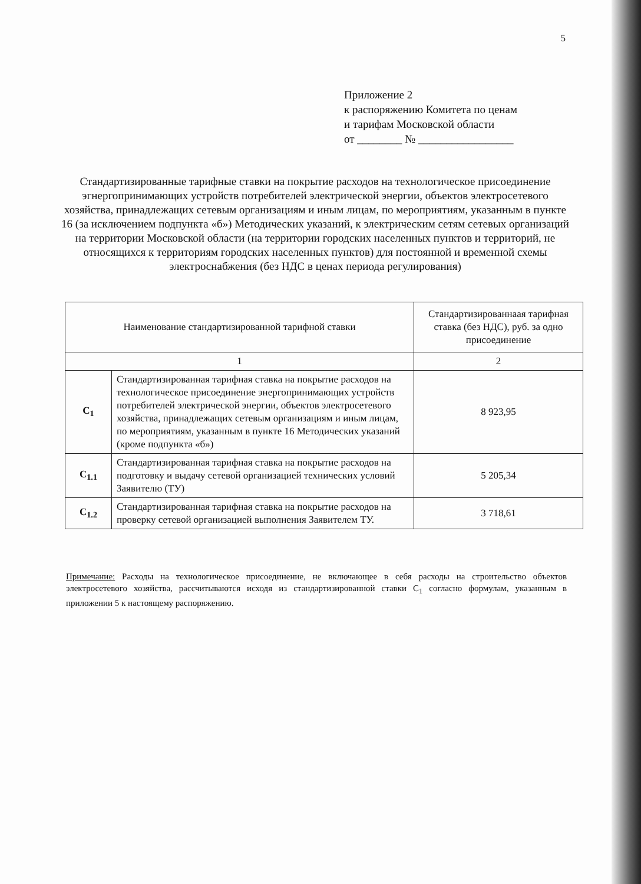5
Приложение 2
к распоряжению Комитета по ценам
и тарифам Московской области
от ________ № _________________
Стандартизированные тарифные ставки на покрытие расходов на технологическое присоединение эгнергопринимающих устройств потребителей электрической энергии, объектов электросетевого хозяйства, принадлежащих сетевым организациям и иным лицам, по мероприятиям, указанным в пункте 16 (за исключением подпункта «б») Методических указаний, к электрическим сетям сетевых организаций на территории Московской области (на территории городских населенных пунктов и территорий, не относящихся к территориям городских населенных пунктов) для постоянной и временной схемы электроснабжения (без НДС в ценах периода регулирования)
| Наименование стандартизированной тарифной ставки | | Стандартизированнаая тарифная ставка (без НДС), руб. за одно присоединение |
| --- | --- | --- |
| 1 | | 2 |
| C<sub>1</sub> | Стандартизированная тарифная ставка на покрытие расходов на технологическое присоединение энергопринимающих устройств потребителей электрической энергии, объектов электросетевого хозяйства, принадлежащих сетевым организациям и иным лицам, по мероприятиям, указанным в пункте 16 Методических указаний (кроме подпункта «б») | 8 923,95 |
| C<sub>1.1</sub> | Стандартизированная тарифная ставка на покрытие расходов на подготовку и выдачу сетевой организацией технических условий Заявителю (ТУ) | 5 205,34 |
| C<sub>1.2</sub> | Стандартизированная тарифная ставка на покрытие расходов на проверку сетевой организацией выполнения Заявителем ТУ. | 3 718,61 |
Примечание: Расходы на технологическое присоединение, не включающее в себя расходы на строительство объектов электросетевого хозяйства, рассчитываются исходя из стандартизированной ставки C<sub>1</sub> согласно формулам, указанным в приложении 5 к настоящему распоряжению.